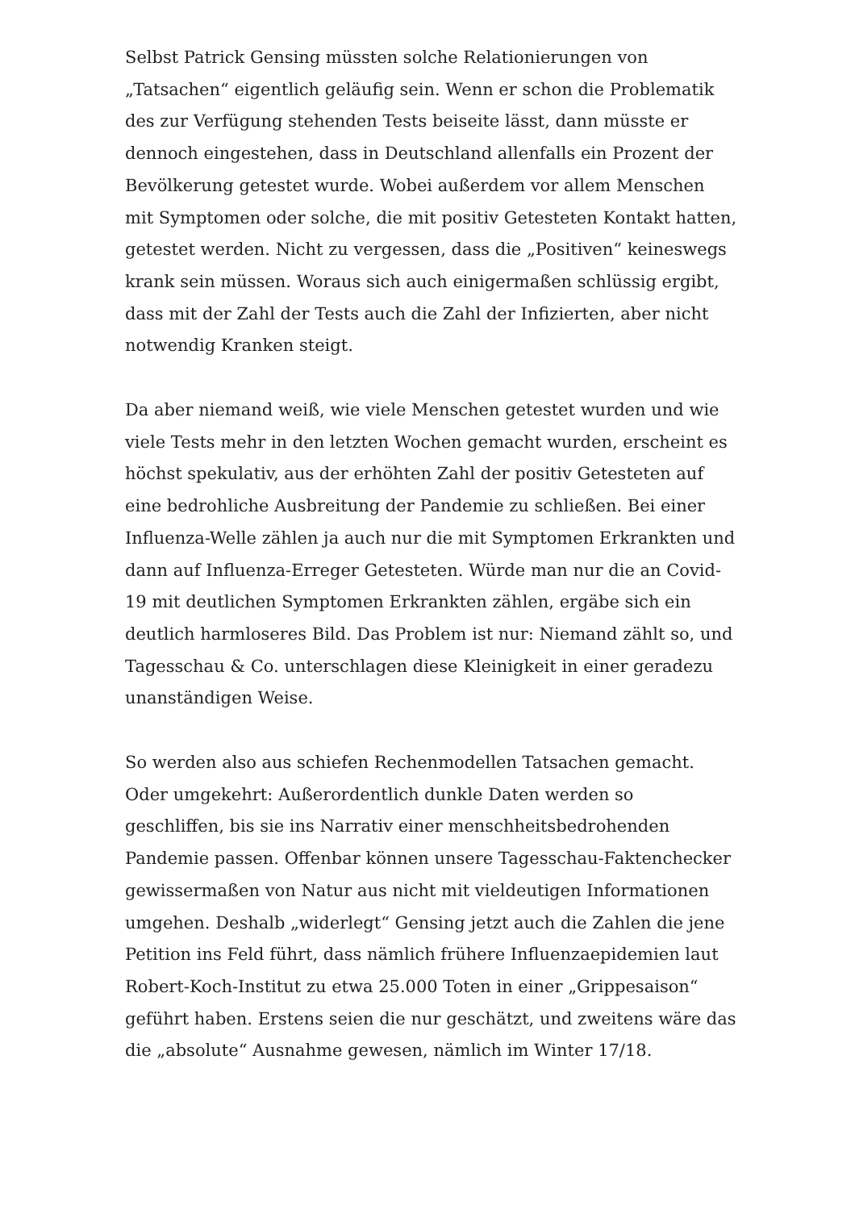Selbst Patrick Gensing müssten solche Relationierungen von „Tatsachen“ eigentlich geläufig sein. Wenn er schon die Problematik des zur Verfügung stehenden Tests beiseite lässt, dann müsste er dennoch eingestehen, dass in Deutschland allenfalls ein Prozent der Bevölkerung getestet wurde. Wobei außerdem vor allem Menschen mit Symptomen oder solche, die mit positiv Getesteten Kontakt hatten, getestet werden. Nicht zu vergessen, dass die „Positiven“ keineswegs krank sein müssen. Woraus sich auch einigermaßen schlüssig ergibt, dass mit der Zahl der Tests auch die Zahl der Infizierten, aber nicht notwendig Kranken steigt.
Da aber niemand weiß, wie viele Menschen getestet wurden und wie viele Tests mehr in den letzten Wochen gemacht wurden, erscheint es höchst spekulativ, aus der erhöhten Zahl der positiv Getesteten auf eine bedrohliche Ausbreitung der Pandemie zu schließen. Bei einer Influenza-Welle zählen ja auch nur die mit Symptomen Erkrankten und dann auf Influenza-Erreger Getesteten. Würde man nur die an Covid-19 mit deutlichen Symptomen Erkrankten zählen, ergäbe sich ein deutlich harmloseres Bild. Das Problem ist nur: Niemand zählt so, und Tagesschau & Co. unterschlagen diese Kleinigkeit in einer geradezu unanständigen Weise.
So werden also aus schiefen Rechenmodellen Tatsachen gemacht. Oder umgekehrt: Außerordentlich dunkle Daten werden so geschliffen, bis sie ins Narrativ einer menschheitsbedrohenden Pandemie passen. Offenbar können unsere Tagesschau-Faktenchecker gewissermaßen von Natur aus nicht mit vieldeutigen Informationen umgehen. Deshalb „widerlegt“ Gensing jetzt auch die Zahlen die jene Petition ins Feld führt, dass nämlich frühere Influenzaepidemien laut Robert-Koch-Institut zu etwa 25.000 Toten in einer „Grippesaison“ geführt haben. Erstens seien die nur geschätzt, und zweitens wäre das die „absolute“ Ausnahme gewesen, nämlich im Winter 17/18.